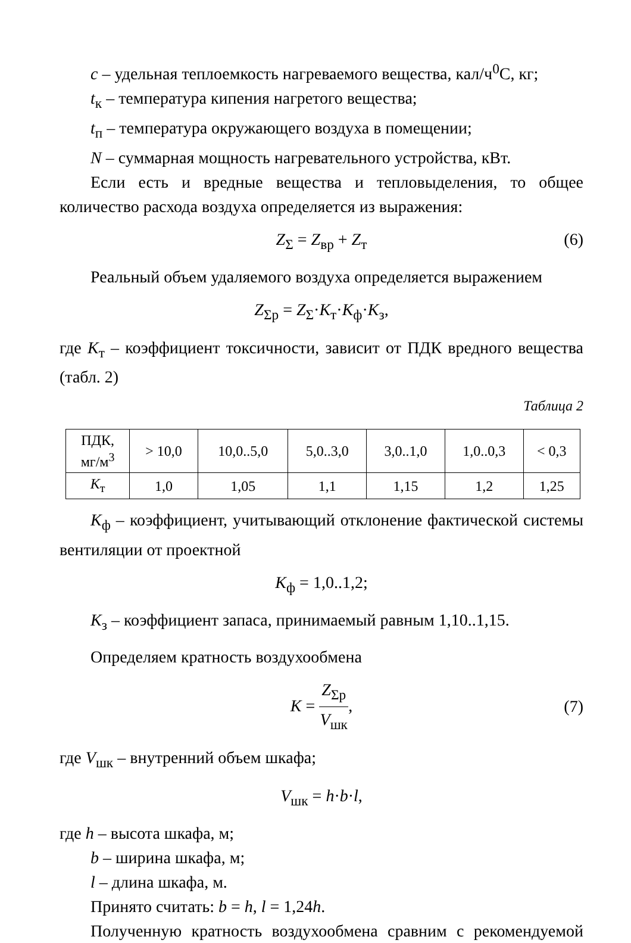c – удельная теплоемкость нагреваемого вещества, кал/ч<sup>0</sup>С, кг;
t<sub>к</sub> – температура кипения нагретого вещества;
t<sub>п</sub> – температура окружающего воздуха в помещении;
N – суммарная мощность нагревательного устройства, кВт.
Если есть и вредные вещества и тепловыделения, то общее количество расхода воздуха определяется из выражения:
Z<sub>Σ</sub> = Z<sub>вр</sub> + Z<sub>т</sub> (6)
Реальный объем удаляемого воздуха определяется выражением
Z<sub>Σр</sub> = Z<sub>Σ</sub>·K<sub>т</sub>·K<sub>ф</sub>·K<sub>з</sub>,
где K<sub>т</sub> – коэффициент токсичности, зависит от ПДК вредного вещества (табл. 2)
Таблица 2
| ПДК, мг/м<sup>3</sup> | > 10,0 | 10,0..5,0 | 5,0..3,0 | 3,0..1,0 | 1,0..0,3 | < 0,3 |
| K<sub>т</sub> | 1,0 | 1,05 | 1,1 | 1,15 | 1,2 | 1,25 |
K<sub>ф</sub> – коэффициент, учитывающий отклонение фактической системы вентиляции от проектной
K<sub>ф</sub> = 1,0..1,2;
K<sub>з</sub> – коэффициент запаса, принимаемый равным 1,10..1,15.
Определяем кратность воздухообмена
K = Z<sub>Σр</sub> V<sub>шк</sub>,
(7)
где V<sub>шк</sub> – внутренний объем шкафа;
V<sub>шк</sub> = h·b·l,
где h – высота шкафа, м;
b – ширина шкафа, м;
l – длина шкафа, м.
Принято считать: b = h, l = 1,24h.
Полученную кратность воздухообмена сравним с рекомендуемой